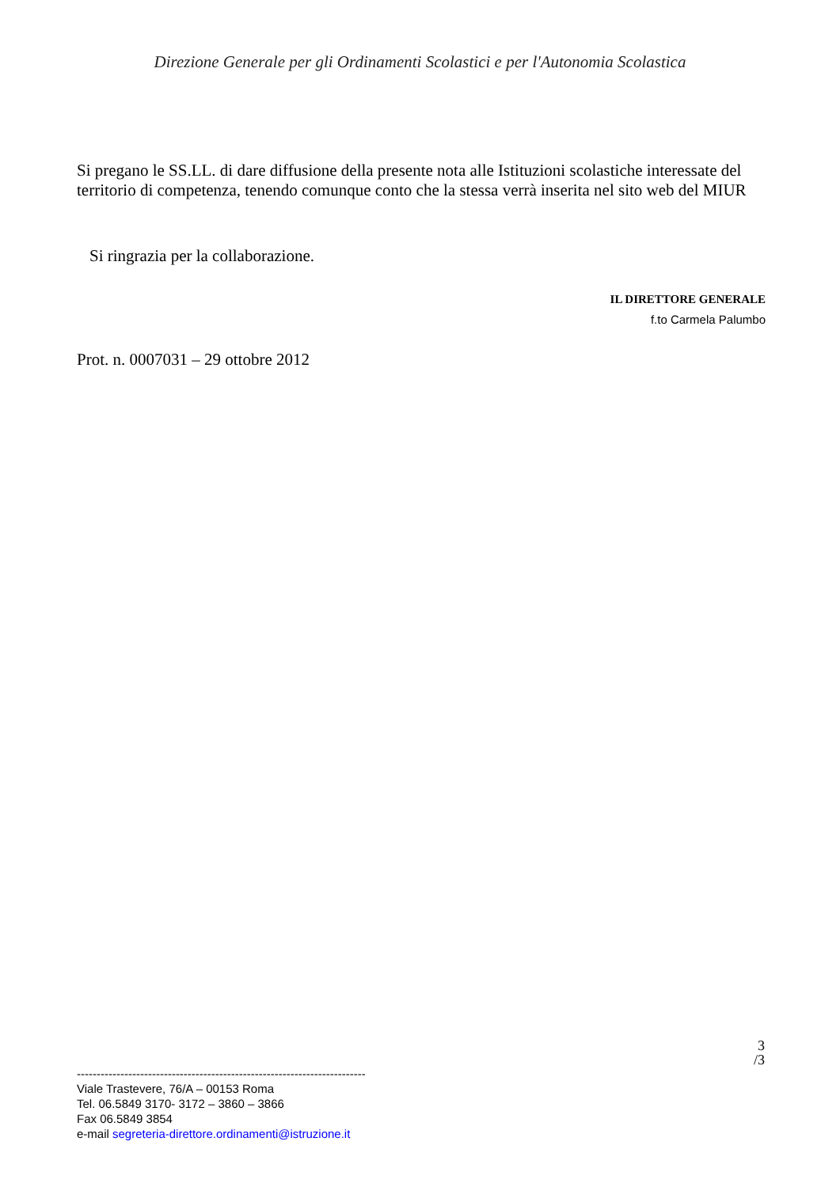Direzione Generale per gli Ordinamenti Scolastici e per l'Autonomia Scolastica
Si pregano le SS.LL. di dare diffusione della presente nota alle Istituzioni scolastiche interessate del territorio di competenza, tenendo comunque conto che la stessa verrà inserita nel sito web del MIUR
Si ringrazia per la collaborazione.
IL DIRETTORE GENERALE
f.to Carmela Palumbo
Prot. n. 0007031 – 29 ottobre 2012
3
/3
-------------------------------------------------------------------------
Viale Trastevere, 76/A – 00153 Roma
Tel. 06.5849 3170- 3172 – 3860 – 3866
Fax 06.5849 3854
e-mail segreteria-direttore.ordinamenti@istruzione.it